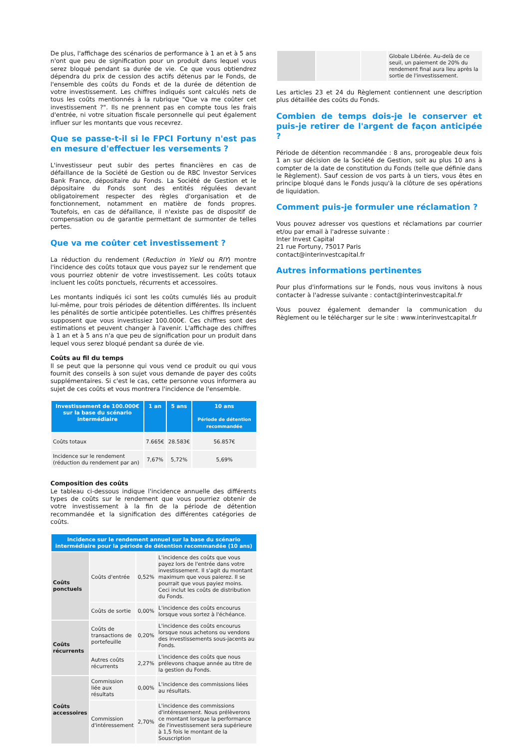De plus, l'affichage des scénarios de performance à 1 an et à 5 ans n'ont que peu de signification pour un produit dans lequel vous serez bloqué pendant sa durée de vie. Ce que vous obtiendrez dépendra du prix de cession des actifs détenus par le Fonds, de l'ensemble des coûts du Fonds et de la durée de détention de votre investissement. Les chiffres indiqués sont calculés nets de tous les coûts mentionnés à la rubrique "Que va me coûter cet investissement ?". Ils ne prennent pas en compte tous les frais d'entrée, ni votre situation fiscale personnelle qui peut également influer sur les montants que vous recevrez.
Que se passe-t-il si le FPCI Fortuny n'est pas en mesure d'effectuer les versements ?
L'investisseur peut subir des pertes financières en cas de défaillance de la Société de Gestion ou de RBC Investor Services Bank France, dépositaire du Fonds. La Société de Gestion et le dépositaire du Fonds sont des entités régulées devant obligatoirement respecter des règles d'organisation et de fonctionnement, notamment en matière de fonds propres. Toutefois, en cas de défaillance, il n'existe pas de dispositif de compensation ou de garantie permettant de surmonter de telles pertes.
Que va me coûter cet investissement ?
La réduction du rendement (Reduction in Yield ou RIY) montre l'incidence des coûts totaux que vous payez sur le rendement que vous pourriez obtenir de votre investissement. Les coûts totaux incluent les coûts ponctuels, récurrents et accessoires.
Les montants indiqués ici sont les coûts cumulés liés au produit lui-même, pour trois périodes de détention différentes. Ils incluent les pénalités de sortie anticipée potentielles. Les chiffres présentés supposent que vous investissiez 100.000€. Ces chiffres sont des estimations et peuvent changer à l'avenir. L'affichage des chiffres à 1 an et à 5 ans n'a que peu de signification pour un produit dans lequel vous serez bloqué pendant sa durée de vie.
Coûts au fil du temps
Il se peut que la personne qui vous vend ce produit ou qui vous fournit des conseils à son sujet vous demande de payer des coûts supplémentaires. Si c'est le cas, cette personne vous informera au sujet de ces coûts et vous montrera l'incidence de l'ensemble.
| Investissement de 100.000€ sur la base du scénario intermédiaire | 1 an | 5 ans | 10 ans Période de détention recommandée |
| --- | --- | --- | --- |
| Coûts totaux | 7.665€ | 28.583€ | 56.857€ |
| Incidence sur le rendement (réduction du rendement par an) | 7,67% | 5,72% | 5,69% |
Composition des coûts
Le tableau ci-dessous indique l'incidence annuelle des différents types de coûts sur le rendement que vous pourriez obtenir de votre investissement à la fin de la période de détention recommandée et la signification des différentes catégories de coûts.
| Incidence sur le rendement annuel sur la base du scénario intermédiaire pour la période de détention recommandée (10 ans) | | | |
| --- | --- | --- | --- |
| Coûts ponctuels | Coûts d'entrée | 0,52% | L'incidence des coûts que vous payez lors de l'entrée dans votre investissement. Il s'agit du montant maximum que vous paierez. Il se pourrait que vous payiez moins. Ceci inclut les coûts de distribution du Fonds. |
| | Coûts de sortie | 0,00% | L'incidence des coûts encourus lorsque vous sortez à l'échéance. |
| Coûts récurrents | Coûts de transactions de portefeuille | 0,20% | L'incidence des coûts encourus lorsque nous achetons ou vendons des investissements sous-jacents au Fonds. |
| | Autres coûts récurrents | 2,27% | L'incidence des coûts que nous prélevons chaque année au titre de la gestion du Fonds. |
| Coûts accessoires | Commission liée aux résultats | 0,00% | L'incidence des commissions liées au résultats. |
| | Commission d'intéressement | 2,70% | L'incidence des commissions d'intéressement. Nous prélèverons ce montant lorsque la performance de l'investissement sera supérieure à 1,5 fois le montant de la Souscription |
| | | | Globale Libérée. Au-delà de ce seuil, un paiement de 20% du rendement final aura lieu après la sortie de l'investissement. |
Les articles 23 et 24 du Règlement contiennent une description plus détaillée des coûts du Fonds.
Combien de temps dois-je le conserver et puis-je retirer de l'argent de façon anticipée ?
Période de détention recommandée : 8 ans, prorogeable deux fois 1 an sur décision de la Société de Gestion, soit au plus 10 ans à compter de la date de constitution du Fonds (telle que définie dans le Règlement). Sauf cession de vos parts à un tiers, vous êtes en principe bloqué dans le Fonds jusqu'à la clôture de ses opérations de liquidation.
Comment puis-je formuler une réclamation ?
Vous pouvez adresser vos questions et réclamations par courrier et/ou par email à l'adresse suivante :
Inter Invest Capital
21 rue Fortuny, 75017 Paris
contact@interinvestcapital.fr
Autres informations pertinentes
Pour plus d'informations sur le Fonds, nous vous invitons à nous contacter à l'adresse suivante : contact@interinvestcapital.fr
Vous pouvez également demander la communication du Règlement ou le télécharger sur le site : www.interinvestcapital.fr